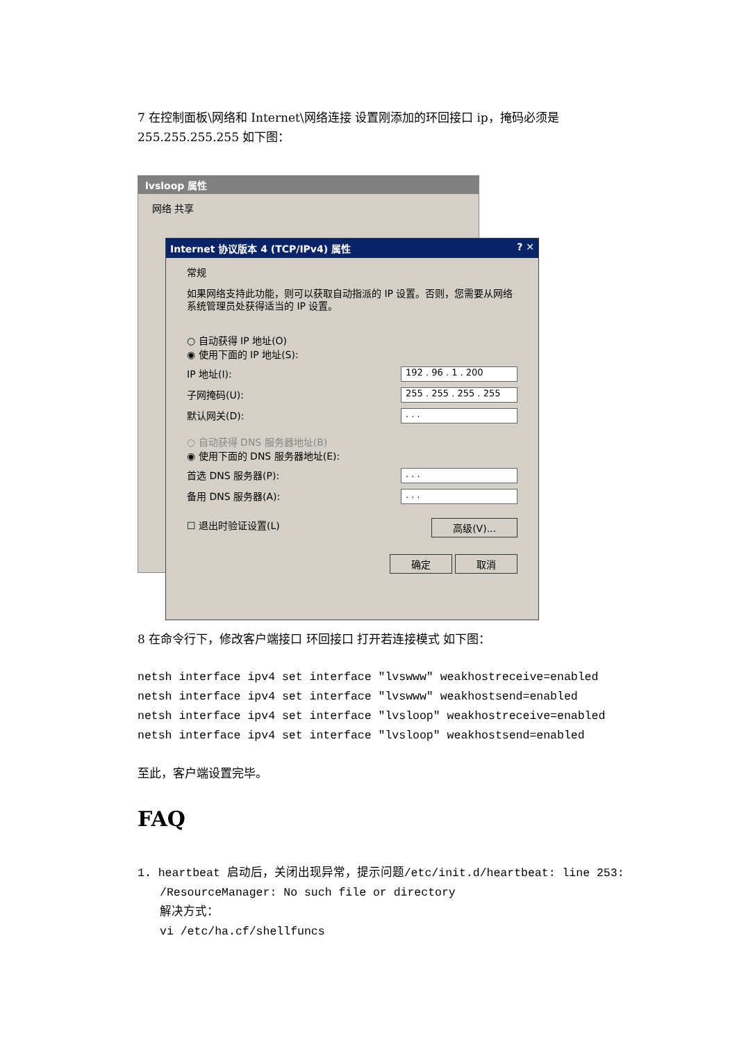7 在控制面板\网络和 Internet\网络连接 设置刚添加的环回接口 ip，掩码必须是 255.255.255.255 如下图：
lvsloop 属性
网络 共享
Internet 协议版本 4 (TCP/IPv4) 属性 ? ✕
常规
如果网络支持此功能，则可以获取自动指派的 IP 设置。否则，您需要从网络系统管理员处获得适当的 IP 设置。
○ 自动获得 IP 地址(O)
◉ 使用下面的 IP 地址(S):
IP 地址(I): 192 . 96 . 1 . 200
子网掩码(U): 255 . 255 . 255 . 255
默认网关(D):. . .
○ 自动获得 DNS 服务器地址(B)
◉ 使用下面的 DNS 服务器地址(E):
首选 DNS 服务器(P):. . .
备用 DNS 服务器(A):. . .
☐ 退出时验证设置(L) 高级(V)...
确定 取消
8 在命令行下，修改客户端接口 环回接口 打开若连接模式 如下图：
netsh interface ipv4 set interface "lvswww" weakhostreceive=enabled
netsh interface ipv4 set interface "lvswww" weakhostsend=enabled
netsh interface ipv4 set interface "lvsloop" weakhostreceive=enabled
netsh interface ipv4 set interface "lvsloop" weakhostsend=enabled
至此，客户端设置完毕。
FAQ
1. heartbeat 启动后，关闭出现异常，提示问题/etc/init.d/heartbeat: line 253:
/ResourceManager: No such file or directory
解决方式：
vi /etc/ha.cf/shellfuncs